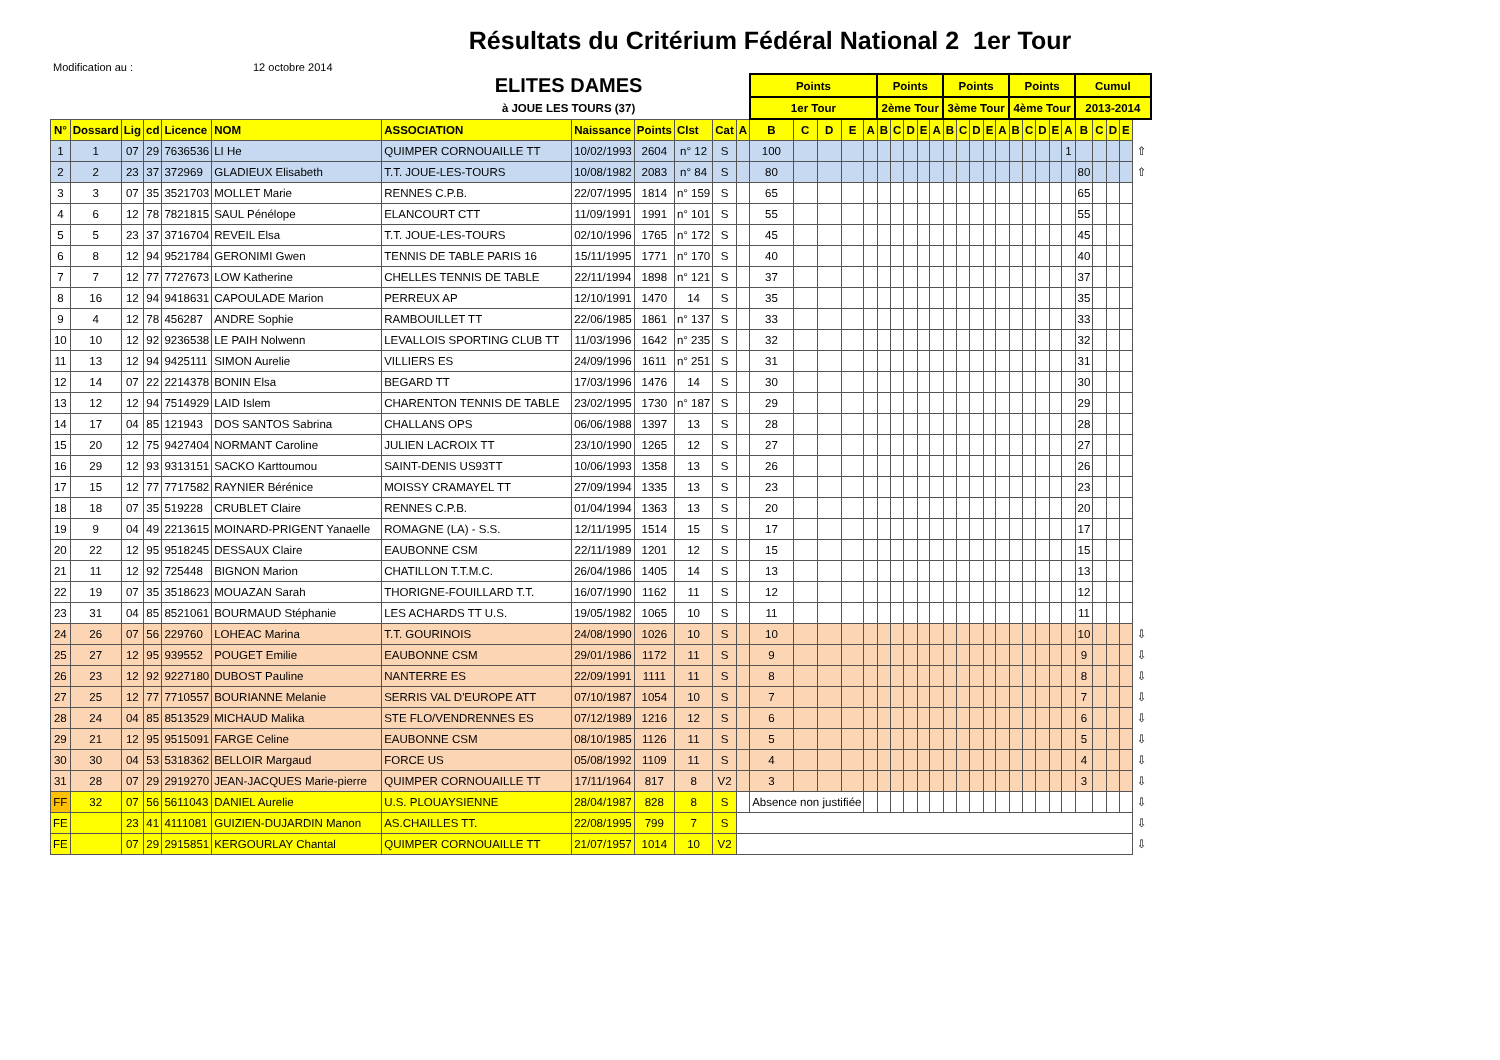Résultats du Critérium Fédéral National 2 1er Tour
Modification au : 12 octobre 2014
| ELITES DAMES | | | | | | | | | | | | Points | | | | | Points | | | | | Points | | | | | Points | | | | | Cumul | | | | |
| à JOUE LES TOURS (37) | | | | | | | | | | | | 1er Tour | | | | | 2ème Tour | | | | | 3ème Tour | | | | | 4ème Tour | | | | | 2013-2014 | | | | |
| N° | Dossard | Lig | cd | Licence | NOM | ASSOCIATION | Naissance | Points | Clst | Cat | A | B | C | D | E | A | B | C | D | E | A | B | C | D | E | A | B | C | D | E | A | B | C | D | E | |
| 1 | 1 | 07 | 29 | 7636536 | LI He | QUIMPER CORNOUAILLE TT | 10/02/1993 | 2604 | n° 12 | S | | 100 | | | | | | | | | | | | | | | | | | | 1 | | | | | ⇧ |
| 2 | 2 | 23 | 37 | 372969 | GLADIEUX Elisabeth | T.T. JOUE-LES-TOURS | 10/08/1982 | 2083 | n° 84 | S | | 80 | | | | | | | | | | | | | | | | | | | | 80 | | | | ⇧ |
| 3 | 3 | 07 | 35 | 3521703 | MOLLET Marie | RENNES C.P.B. | 22/07/1995 | 1814 | n° 159 | S | | 65 | | | | | | | | | | | | | | | | | | | | 65 | | | | |
| 4 | 6 | 12 | 78 | 7821815 | SAUL Pénélope | ELANCOURT CTT | 11/09/1991 | 1991 | n° 101 | S | | 55 | | | | | | | | | | | | | | | | | | | | 55 | | | | |
| 5 | 5 | 23 | 37 | 3716704 | REVEIL Elsa | T.T. JOUE-LES-TOURS | 02/10/1996 | 1765 | n° 172 | S | | 45 | | | | | | | | | | | | | | | | | | | | 45 | | | | |
| 6 | 8 | 12 | 94 | 9521784 | GERONIMI Gwen | TENNIS DE TABLE PARIS 16 | 15/11/1995 | 1771 | n° 170 | S | | 40 | | | | | | | | | | | | | | | | | | | | 40 | | | | |
| 7 | 7 | 12 | 77 | 7727673 | LOW Katherine | CHELLES TENNIS DE TABLE | 22/11/1994 | 1898 | n° 121 | S | | 37 | | | | | | | | | | | | | | | | | | | | 37 | | | | |
| 8 | 16 | 12 | 94 | 9418631 | CAPOULADE Marion | PERREUX AP | 12/10/1991 | 1470 | 14 | S | | 35 | | | | | | | | | | | | | | | | | | | | 35 | | | | |
| 9 | 4 | 12 | 78 | 456287 | ANDRE Sophie | RAMBOUILLET TT | 22/06/1985 | 1861 | n° 137 | S | | 33 | | | | | | | | | | | | | | | | | | | | 33 | | | | |
| 10 | 10 | 12 | 92 | 9236538 | LE PAIH Nolwenn | LEVALLOIS SPORTING CLUB TT | 11/03/1996 | 1642 | n° 235 | S | | 32 | | | | | | | | | | | | | | | | | | | | 32 | | | | |
| 11 | 13 | 12 | 94 | 9425111 | SIMON Aurelie | VILLIERS ES | 24/09/1996 | 1611 | n° 251 | S | | 31 | | | | | | | | | | | | | | | | | | | | 31 | | | | |
| 12 | 14 | 07 | 22 | 2214378 | BONIN Elsa | BEGARD TT | 17/03/1996 | 1476 | 14 | S | | 30 | | | | | | | | | | | | | | | | | | | | 30 | | | | |
| 13 | 12 | 12 | 94 | 7514929 | LAID Islem | CHARENTON TENNIS DE TABLE | 23/02/1995 | 1730 | n° 187 | S | | 29 | | | | | | | | | | | | | | | | | | | | 29 | | | | |
| 14 | 17 | 04 | 85 | 121943 | DOS SANTOS Sabrina | CHALLANS OPS | 06/06/1988 | 1397 | 13 | S | | 28 | | | | | | | | | | | | | | | | | | | | 28 | | | | |
| 15 | 20 | 12 | 75 | 9427404 | NORMANT Caroline | JULIEN LACROIX TT | 23/10/1990 | 1265 | 12 | S | | 27 | | | | | | | | | | | | | | | | | | | | 27 | | | | |
| 16 | 29 | 12 | 93 | 9313151 | SACKO Karttoumou | SAINT-DENIS US93TT | 10/06/1993 | 1358 | 13 | S | | 26 | | | | | | | | | | | | | | | | | | | | 26 | | | | |
| 17 | 15 | 12 | 77 | 7717582 | RAYNIER Bérénice | MOISSY CRAMAYEL TT | 27/09/1994 | 1335 | 13 | S | | 23 | | | | | | | | | | | | | | | | | | | | 23 | | | | |
| 18 | 18 | 07 | 35 | 519228 | CRUBLET Claire | RENNES C.P.B. | 01/04/1994 | 1363 | 13 | S | | 20 | | | | | | | | | | | | | | | | | | | | 20 | | | | |
| 19 | 9 | 04 | 49 | 2213615 | MOINARD-PRIGENT Yanaelle | ROMAGNE (LA) - S.S. | 12/11/1995 | 1514 | 15 | S | | 17 | | | | | | | | | | | | | | | | | | | | 17 | | | | |
| 20 | 22 | 12 | 95 | 9518245 | DESSAUX Claire | EAUBONNE CSM | 22/11/1989 | 1201 | 12 | S | | 15 | | | | | | | | | | | | | | | | | | | | 15 | | | | |
| 21 | 11 | 12 | 92 | 725448 | BIGNON Marion | CHATILLON T.T.M.C. | 26/04/1986 | 1405 | 14 | S | | 13 | | | | | | | | | | | | | | | | | | | | 13 | | | | |
| 22 | 19 | 07 | 35 | 3518623 | MOUAZAN Sarah | THORIGNE-FOUILLARD T.T. | 16/07/1990 | 1162 | 11 | S | | 12 | | | | | | | | | | | | | | | | | | | | 12 | | | | |
| 23 | 31 | 04 | 85 | 8521061 | BOURMAUD Stéphanie | LES ACHARDS TT U.S. | 19/05/1982 | 1065 | 10 | S | | 11 | | | | | | | | | | | | | | | | | | | | 11 | | | | |
| 24 | 26 | 07 | 56 | 229760 | LOHEAC Marina | T.T. GOURINOIS | 24/08/1990 | 1026 | 10 | S | | 10 | | | | | | | | | | | | | | | | | | | | 10 | | | | ⇩ |
| 25 | 27 | 12 | 95 | 939552 | POUGET Emilie | EAUBONNE CSM | 29/01/1986 | 1172 | 11 | S | | 9 | | | | | | | | | | | | | | | | | | | | 9 | | | | ⇩ |
| 26 | 23 | 12 | 92 | 9227180 | DUBOST Pauline | NANTERRE ES | 22/09/1991 | 1111 | 11 | S | | 8 | | | | | | | | | | | | | | | | | | | | 8 | | | | ⇩ |
| 27 | 25 | 12 | 77 | 7710557 | BOURIANNE Melanie | SERRIS VAL D'EUROPE ATT | 07/10/1987 | 1054 | 10 | S | | 7 | | | | | | | | | | | | | | | | | | | | 7 | | | | ⇩ |
| 28 | 24 | 04 | 85 | 8513529 | MICHAUD Malika | STE FLO/VENDRENNES ES | 07/12/1989 | 1216 | 12 | S | | 6 | | | | | | | | | | | | | | | | | | | | 6 | | | | ⇩ |
| 29 | 21 | 12 | 95 | 9515091 | FARGE Celine | EAUBONNE CSM | 08/10/1985 | 1126 | 11 | S | | 5 | | | | | | | | | | | | | | | | | | | | 5 | | | | ⇩ |
| 30 | 30 | 04 | 53 | 5318362 | BELLOIR Margaud | FORCE US | 05/08/1992 | 1109 | 11 | S | | 4 | | | | | | | | | | | | | | | | | | | | 4 | | | | ⇩ |
| 31 | 28 | 07 | 29 | 2919270 | JEAN-JACQUES Marie-pierre | QUIMPER CORNOUAILLE TT | 17/11/1964 | 817 | 8 | V2 | | 3 | | | | | | | | | | | | | | | | | | | | 3 | | | | ⇩ |
| FF | 32 | 07 | 56 | 5611043 | DANIEL Aurelie | U.S. PLOUAYSIENNE | 28/04/1987 | 828 | 8 | S | | Absence non justifiée | | | | | | | | | | | | | | | | | | | | | | | | ⇩ |
| FE | | 23 | 41 | 4111081 | GUIZIEN-DUJARDIN Manon | AS.CHAILLES TT. | 22/08/1995 | 799 | 7 | S | | | | | | | | | | | | | | | | | | | | | | | | | | ⇩ |
| FE | | 07 | 29 | 2915851 | KERGOURLAY Chantal | QUIMPER CORNOUAILLE TT | 21/07/1957 | 1014 | 10 | V2 | | | | | | | | | | | | | | | | | | | | | | | | | | ⇩ |